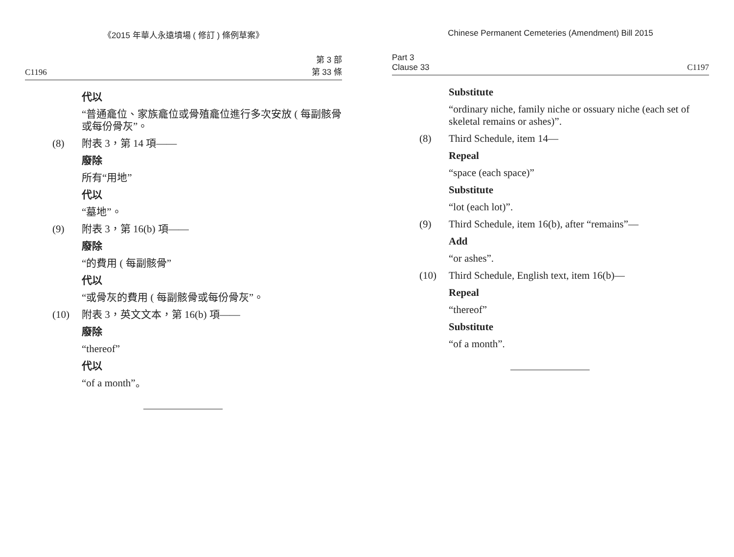《2015 年華人永遠墳場 ( 修訂 ) 條例草案》
C1196
第 3 部
第 33 條
代以
“普通龕位、家族龕位或骨殖龕位進行多次安放 ( 每副骸骨或每份骨灰”。
(8) 附表 3，第 14 項——
廢除
所有“用地”
代以
“墓地”。
(9) 附表 3，第 16(b) 項——
廢除
“的費用 ( 每副骸骨”
代以
“或骨灰的費用 ( 每副骸骨或每份骨灰”。
(10) 附表 3，英文文本，第 16(b) 項——
廢除
“thereof”
代以
“of a month”。
Chinese Permanent Cemeteries (Amendment) Bill 2015
Part 3
Clause 33
C1197
Substitute
“ordinary niche, family niche or ossuary niche (each set of skeletal remains or ashes)”.
(8) Third Schedule, item 14—
Repeal
“space (each space)”
Substitute
“lot (each lot)”.
(9) Third Schedule, item 16(b), after “remains”—
Add
“or ashes”.
(10) Third Schedule, English text, item 16(b)—
Repeal
“thereof”
Substitute
“of a month”.